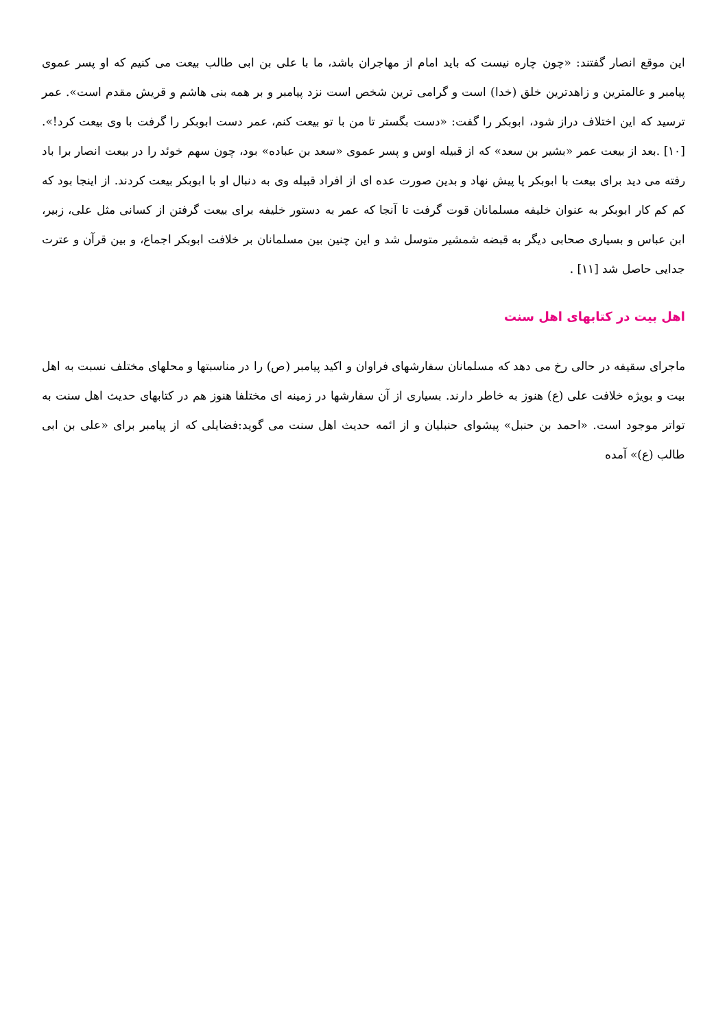این موقع انصار گفتند: «چون چاره نیست که باید امام از مهاجران باشد، ما با علی بن ابی طالب بیعت می کنیم که او پسر عموی پیامبر و عالمترین و زاهدترین خلق (خدا) است و گرامی ترین شخص است نزد پیامبر و بر همه بنی هاشم و قریش مقدم است». عمر ترسید که این اختلاف دراز شود، ابوبکر را گفت: «دست بگستر تا من با تو بیعت کنم، عمر دست ابوبکر را گرفت با وی بیعت کرد!». [۱۰] .بعد از بیعت عمر «بشیر بن سعد» که از قبیله اوس و پسر عموی «سعد بن عباده» بود، چون سهم خوئد را در بیعت انصار برا باد رفته می دید برای بیعت با ابوبکر پا پیش نهاد و بدین صورت عده ای از افراد قبیله وی به دنبال او با ابوبکر بیعت کردند. از اینجا بود که کم کم کار ابوبکر به عنوان خلیفه مسلمانان قوت گرفت تا آنجا که عمر به دستور خلیفه برای بیعت گرفتن از کسانی مثل علی، زبیر، ابن عباس و بسیاری صحابی دیگر به قبضه شمشیر متوسل شد و این چنین بین مسلمانان بر خلافت ابوبکر اجماع، و بین قرآن و عترت جدایی حاصل شد [۱۱] .
اهل بیت در کتابهای اهل سنت
ماجرای سقیفه در حالی رخ می دهد که مسلمانان سفارشهای فراوان و اکید پیامبر (ص) را در مناسبتها و محلهای مختلف نسبت به اهل بیت و بویژه خلافت علی (ع) هنوز به خاطر دارند. بسیاری از آن سفارشها در زمینه ای مختلفا هنوز هم در کتابهای حدیث اهل سنت به تواتر موجود است. «احمد بن حنبل» پیشوای حنبلیان و از ائمه حدیث اهل سنت می گوید:فضایلی که از پیامبر برای «علی بن ابی طالب (ع)» آمده